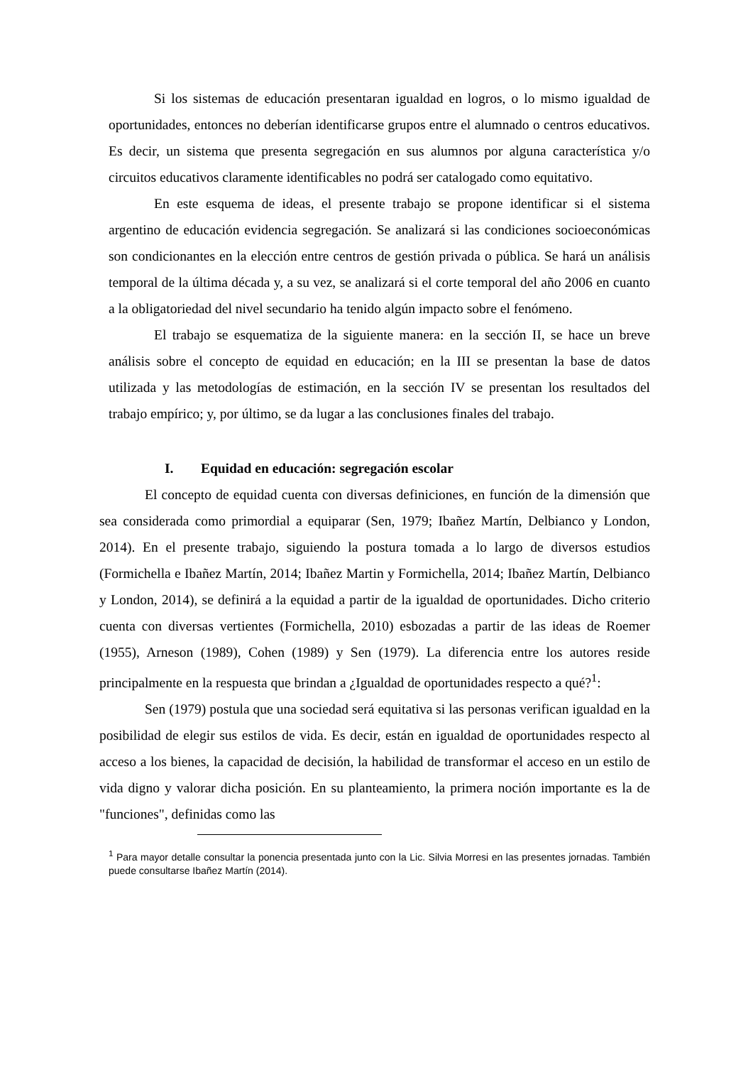Si los sistemas de educación presentaran igualdad en logros, o lo mismo igualdad de oportunidades, entonces no deberían identificarse grupos entre el alumnado o centros educativos. Es decir, un sistema que presenta segregación en sus alumnos por alguna característica y/o circuitos educativos claramente identificables no podrá ser catalogado como equitativo.
En este esquema de ideas, el presente trabajo se propone identificar si el sistema argentino de educación evidencia segregación. Se analizará si las condiciones socioeconómicas son condicionantes en la elección entre centros de gestión privada o pública. Se hará un análisis temporal de la última década y, a su vez, se analizará si el corte temporal del año 2006 en cuanto a la obligatoriedad del nivel secundario ha tenido algún impacto sobre el fenómeno.
El trabajo se esquematiza de la siguiente manera: en la sección II, se hace un breve análisis sobre el concepto de equidad en educación; en la III se presentan la base de datos utilizada y las metodologías de estimación, en la sección IV se presentan los resultados del trabajo empírico; y, por último, se da lugar a las conclusiones finales del trabajo.
I. Equidad en educación: segregación escolar
El concepto de equidad cuenta con diversas definiciones, en función de la dimensión que sea considerada como primordial a equiparar (Sen, 1979; Ibañez Martín, Delbianco y London, 2014). En el presente trabajo, siguiendo la postura tomada a lo largo de diversos estudios (Formichella e Ibañez Martín, 2014; Ibañez Martin y Formichella, 2014; Ibañez Martín, Delbianco y London, 2014), se definirá a la equidad a partir de la igualdad de oportunidades. Dicho criterio cuenta con diversas vertientes (Formichella, 2010) esbozadas a partir de las ideas de Roemer (1955), Arneson (1989), Cohen (1989) y Sen (1979). La diferencia entre los autores reside principalmente en la respuesta que brindan a ¿Igualdad de oportunidades respecto a qué?<sup>1</sup>:
Sen (1979) postula que una sociedad será equitativa si las personas verifican igualdad en la posibilidad de elegir sus estilos de vida. Es decir, están en igualdad de oportunidades respecto al acceso a los bienes, la capacidad de decisión, la habilidad de transformar el acceso en un estilo de vida digno y valorar dicha posición. En su planteamiento, la primera noción importante es la de "funciones", definidas como las
<sup>1</sup> Para mayor detalle consultar la ponencia presentada junto con la Lic. Silvia Morresi en las presentes jornadas. También puede consultarse Ibañez Martín (2014).